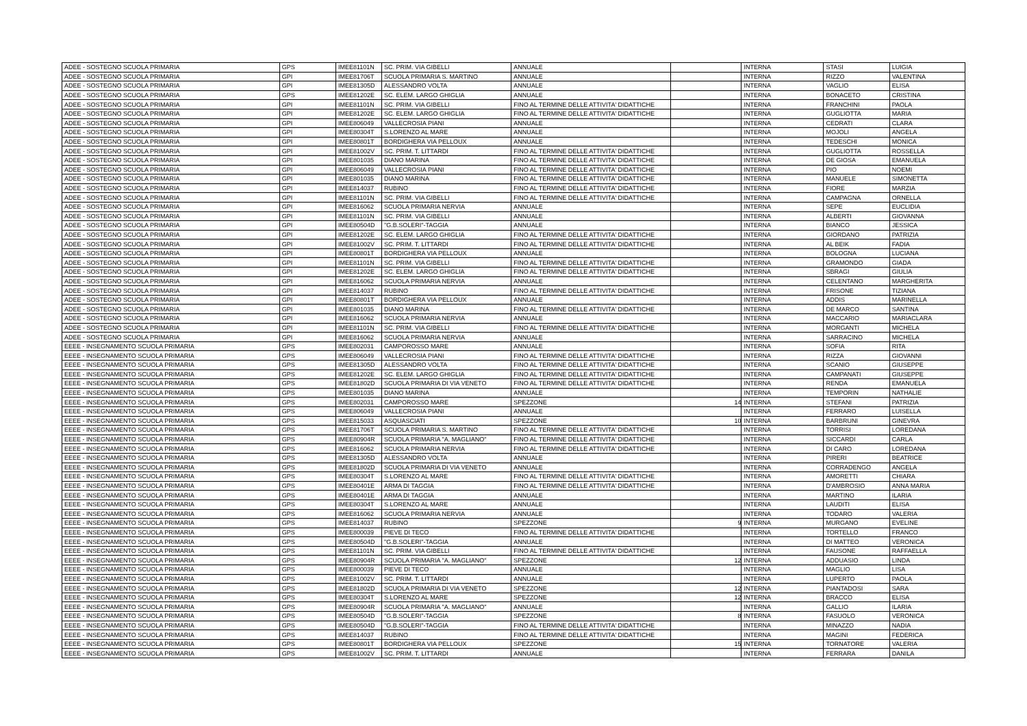| ADEE - SOSTEGNO SCUOLA PRIMARIA | GPS | IMEE81101N | SC. PRIM. VIA GIBELLI | ANNUALE | | INTERNA | STASI | LUIGIA |
| ADEE - SOSTEGNO SCUOLA PRIMARIA | GPI | IMEE81706T | SCUOLA PRIMARIA S. MARTINO | ANNUALE | | INTERNA | RIZZO | VALENTINA |
| ADEE - SOSTEGNO SCUOLA PRIMARIA | GPI | IMEE81305D | ALESSANDRO VOLTA | ANNUALE | | INTERNA | VAGLIO | ELISA |
| ADEE - SOSTEGNO SCUOLA PRIMARIA | GPS | IMEE81202E | SC. ELEM. LARGO GHIGLIA | ANNUALE | | INTERNA | BONACETO | CRISTINA |
| ADEE - SOSTEGNO SCUOLA PRIMARIA | GPI | IMEE81101N | SC. PRIM. VIA GIBELLI | FINO AL TERMINE DELLE ATTIVITA' DIDATTICHE | | INTERNA | FRANCHINI | PAOLA |
| ADEE - SOSTEGNO SCUOLA PRIMARIA | GPI | IMEE81202E | SC. ELEM. LARGO GHIGLIA | FINO AL TERMINE DELLE ATTIVITA' DIDATTICHE | | INTERNA | GUGLIOTTA | MARIA |
| ADEE - SOSTEGNO SCUOLA PRIMARIA | GPI | IMEE806049 | VALLECROSIA PIANI | ANNUALE | | INTERNA | CEDRATI | CLARA |
| ADEE - SOSTEGNO SCUOLA PRIMARIA | GPI | IMEE80304T | S.LORENZO AL MARE | ANNUALE | | INTERNA | MOJOLI | ANGELA |
| ADEE - SOSTEGNO SCUOLA PRIMARIA | GPI | IMEE80801T | BORDIGHERA VIA PELLOUX | ANNUALE | | INTERNA | TEDESCHI | MONICA |
| ADEE - SOSTEGNO SCUOLA PRIMARIA | GPI | IMEE81002V | SC. PRIM. T. LITTARDI | FINO AL TERMINE DELLE ATTIVITA' DIDATTICHE | | INTERNA | GUGLIOTTA | ROSSELLA |
| ADEE - SOSTEGNO SCUOLA PRIMARIA | GPI | IMEE801035 | DIANO MARINA | FINO AL TERMINE DELLE ATTIVITA' DIDATTICHE | | INTERNA | DE GIOSA | EMANUELA |
| ADEE - SOSTEGNO SCUOLA PRIMARIA | GPI | IMEE806049 | VALLECROSIA PIANI | FINO AL TERMINE DELLE ATTIVITA' DIDATTICHE | | INTERNA | PIO | NOEMI |
| ADEE - SOSTEGNO SCUOLA PRIMARIA | GPI | IMEE801035 | DIANO MARINA | FINO AL TERMINE DELLE ATTIVITA' DIDATTICHE | | INTERNA | MANUELE | SIMONETTA |
| ADEE - SOSTEGNO SCUOLA PRIMARIA | GPI | IMEE814037 | RUBINO | FINO AL TERMINE DELLE ATTIVITA' DIDATTICHE | | INTERNA | FIORE | MARZIA |
| ADEE - SOSTEGNO SCUOLA PRIMARIA | GPI | IMEE81101N | SC. PRIM. VIA GIBELLI | FINO AL TERMINE DELLE ATTIVITA' DIDATTICHE | | INTERNA | CAMPAGNA | ORNELLA |
| ADEE - SOSTEGNO SCUOLA PRIMARIA | GPI | IMEE816062 | SCUOLA PRIMARIA NERVIA | ANNUALE | | INTERNA | SEPE | EUCLIDIA |
| ADEE - SOSTEGNO SCUOLA PRIMARIA | GPI | IMEE81101N | SC. PRIM. VIA GIBELLI | ANNUALE | | INTERNA | ALBERTI | GIOVANNA |
| ADEE - SOSTEGNO SCUOLA PRIMARIA | GPI | IMEE80504D | "G.B.SOLERI"-TAGGIA | ANNUALE | | INTERNA | BIANCO | JESSICA |
| ADEE - SOSTEGNO SCUOLA PRIMARIA | GPI | IMEE81202E | SC. ELEM. LARGO GHIGLIA | FINO AL TERMINE DELLE ATTIVITA' DIDATTICHE | | INTERNA | GIORDANO | PATRIZIA |
| ADEE - SOSTEGNO SCUOLA PRIMARIA | GPI | IMEE81002V | SC. PRIM. T. LITTARDI | FINO AL TERMINE DELLE ATTIVITA' DIDATTICHE | | INTERNA | AL BEIK | FADIA |
| ADEE - SOSTEGNO SCUOLA PRIMARIA | GPI | IMEE80801T | BORDIGHERA VIA PELLOUX | ANNUALE | | INTERNA | BOLOGNA | LUCIANA |
| ADEE - SOSTEGNO SCUOLA PRIMARIA | GPI | IMEE81101N | SC. PRIM. VIA GIBELLI | FINO AL TERMINE DELLE ATTIVITA' DIDATTICHE | | INTERNA | GRAMONDO | GIADA |
| ADEE - SOSTEGNO SCUOLA PRIMARIA | GPI | IMEE81202E | SC. ELEM. LARGO GHIGLIA | FINO AL TERMINE DELLE ATTIVITA' DIDATTICHE | | INTERNA | SBRAGI | GIULIA |
| ADEE - SOSTEGNO SCUOLA PRIMARIA | GPI | IMEE816062 | SCUOLA PRIMARIA NERVIA | ANNUALE | | INTERNA | CELENTANO | MARGHERITA |
| ADEE - SOSTEGNO SCUOLA PRIMARIA | GPI | IMEE814037 | RUBINO | FINO AL TERMINE DELLE ATTIVITA' DIDATTICHE | | INTERNA | FRISONE | TIZIANA |
| ADEE - SOSTEGNO SCUOLA PRIMARIA | GPI | IMEE80801T | BORDIGHERA VIA PELLOUX | ANNUALE | | INTERNA | ADDIS | MARINELLA |
| ADEE - SOSTEGNO SCUOLA PRIMARIA | GPI | IMEE801035 | DIANO MARINA | FINO AL TERMINE DELLE ATTIVITA' DIDATTICHE | | INTERNA | DE MARCO | SANTINA |
| ADEE - SOSTEGNO SCUOLA PRIMARIA | GPI | IMEE816062 | SCUOLA PRIMARIA NERVIA | ANNUALE | | INTERNA | MACCARIO | MARIACLARA |
| ADEE - SOSTEGNO SCUOLA PRIMARIA | GPI | IMEE81101N | SC. PRIM. VIA GIBELLI | FINO AL TERMINE DELLE ATTIVITA' DIDATTICHE | | INTERNA | MORGANTI | MICHELA |
| ADEE - SOSTEGNO SCUOLA PRIMARIA | GPI | IMEE816062 | SCUOLA PRIMARIA NERVIA | ANNUALE | | INTERNA | SARRACINO | MICHELA |
| EEEE - INSEGNAMENTO SCUOLA PRIMARIA | GPS | IMEE802031 | CAMPOROSSO MARE | ANNUALE | | INTERNA | SOFIA | RITA |
| EEEE - INSEGNAMENTO SCUOLA PRIMARIA | GPS | IMEE806049 | VALLECROSIA PIANI | FINO AL TERMINE DELLE ATTIVITA' DIDATTICHE | | INTERNA | RIZZA | GIOVANNI |
| EEEE - INSEGNAMENTO SCUOLA PRIMARIA | GPS | IMEE81305D | ALESSANDRO VOLTA | FINO AL TERMINE DELLE ATTIVITA' DIDATTICHE | | INTERNA | SCANIO | GIUSEPPE |
| EEEE - INSEGNAMENTO SCUOLA PRIMARIA | GPS | IMEE81202E | SC. ELEM. LARGO GHIGLIA | FINO AL TERMINE DELLE ATTIVITA' DIDATTICHE | | INTERNA | CAMPANATI | GIUSEPPE |
| EEEE - INSEGNAMENTO SCUOLA PRIMARIA | GPS | IMEE81802D | SCUOLA PRIMARIA DI VIA VENETO | FINO AL TERMINE DELLE ATTIVITA' DIDATTICHE | | INTERNA | RENDA | EMANUELA |
| EEEE - INSEGNAMENTO SCUOLA PRIMARIA | GPS | IMEE801035 | DIANO MARINA | ANNUALE | | INTERNA | TEMPORIN | NATHALIE |
| EEEE - INSEGNAMENTO SCUOLA PRIMARIA | GPS | IMEE802031 | CAMPOROSSO MARE | SPEZZONE | 14 | INTERNA | STEFANI | PATRIZIA |
| EEEE - INSEGNAMENTO SCUOLA PRIMARIA | GPS | IMEE806049 | VALLECROSIA PIANI | ANNUALE | | INTERNA | FERRARO | LUISELLA |
| EEEE - INSEGNAMENTO SCUOLA PRIMARIA | GPS | IMEE815033 | ASQUASCIATI | SPEZZONE | 10 | INTERNA | BARBRUNI | GINEVRA |
| EEEE - INSEGNAMENTO SCUOLA PRIMARIA | GPS | IMEE81706T | SCUOLA PRIMARIA S. MARTINO | FINO AL TERMINE DELLE ATTIVITA' DIDATTICHE | | INTERNA | TORRISI | LOREDANA |
| EEEE - INSEGNAMENTO SCUOLA PRIMARIA | GPS | IMEE80904R | SCUOLA PRIMARIA "A. MAGLIANO" | FINO AL TERMINE DELLE ATTIVITA' DIDATTICHE | | INTERNA | SICCARDI | CARLA |
| EEEE - INSEGNAMENTO SCUOLA PRIMARIA | GPS | IMEE816062 | SCUOLA PRIMARIA NERVIA | FINO AL TERMINE DELLE ATTIVITA' DIDATTICHE | | INTERNA | DI CARO | LOREDANA |
| EEEE - INSEGNAMENTO SCUOLA PRIMARIA | GPS | IMEE81305D | ALESSANDRO VOLTA | ANNUALE | | INTERNA | PIRERI | BEATRICE |
| EEEE - INSEGNAMENTO SCUOLA PRIMARIA | GPS | IMEE81802D | SCUOLA PRIMARIA DI VIA VENETO | ANNUALE | | INTERNA | CORRADENGO | ANGELA |
| EEEE - INSEGNAMENTO SCUOLA PRIMARIA | GPS | IMEE80304T | S.LORENZO AL MARE | FINO AL TERMINE DELLE ATTIVITA' DIDATTICHE | | INTERNA | AMORETTI | CHIARA |
| EEEE - INSEGNAMENTO SCUOLA PRIMARIA | GPS | IMEE80401E | ARMA DI TAGGIA | FINO AL TERMINE DELLE ATTIVITA' DIDATTICHE | | INTERNA | D'AMBROSIO | ANNA MARIA |
| EEEE - INSEGNAMENTO SCUOLA PRIMARIA | GPS | IMEE80401E | ARMA DI TAGGIA | ANNUALE | | INTERNA | MARTINO | ILARIA |
| EEEE - INSEGNAMENTO SCUOLA PRIMARIA | GPS | IMEE80304T | S.LORENZO AL MARE | ANNUALE | | INTERNA | LAUDITI | ELISA |
| EEEE - INSEGNAMENTO SCUOLA PRIMARIA | GPS | IMEE816062 | SCUOLA PRIMARIA NERVIA | ANNUALE | | INTERNA | TODARO | VALERIA |
| EEEE - INSEGNAMENTO SCUOLA PRIMARIA | GPS | IMEE814037 | RUBINO | SPEZZONE | 9 | INTERNA | MURGANO | EVELINE |
| EEEE - INSEGNAMENTO SCUOLA PRIMARIA | GPS | IMEE800039 | PIEVE DI TECO | FINO AL TERMINE DELLE ATTIVITA' DIDATTICHE | | INTERNA | TORTELLO | FRANCO |
| EEEE - INSEGNAMENTO SCUOLA PRIMARIA | GPS | IMEE80504D | "G.B.SOLERI"-TAGGIA | ANNUALE | | INTERNA | DI MATTEO | VERONICA |
| EEEE - INSEGNAMENTO SCUOLA PRIMARIA | GPS | IMEE81101N | SC. PRIM. VIA GIBELLI | FINO AL TERMINE DELLE ATTIVITA' DIDATTICHE | | INTERNA | FAUSONE | RAFFAELLA |
| EEEE - INSEGNAMENTO SCUOLA PRIMARIA | GPS | IMEE80904R | SCUOLA PRIMARIA "A. MAGLIANO" | SPEZZONE | 12 | INTERNA | ADDUASIO | LINDA |
| EEEE - INSEGNAMENTO SCUOLA PRIMARIA | GPS | IMEE800039 | PIEVE DI TECO | ANNUALE | | INTERNA | MAGLIO | LISA |
| EEEE - INSEGNAMENTO SCUOLA PRIMARIA | GPS | IMEE81002V | SC. PRIM. T. LITTARDI | ANNUALE | | INTERNA | LUPERTO | PAOLA |
| EEEE - INSEGNAMENTO SCUOLA PRIMARIA | GPS | IMEE81802D | SCUOLA PRIMARIA DI VIA VENETO | SPEZZONE | 12 | INTERNA | PIANTADOSI | SARA |
| EEEE - INSEGNAMENTO SCUOLA PRIMARIA | GPS | IMEE80304T | S.LORENZO AL MARE | SPEZZONE | 12 | INTERNA | BRACCO | ELISA |
| EEEE - INSEGNAMENTO SCUOLA PRIMARIA | GPS | IMEE80904R | SCUOLA PRIMARIA "A. MAGLIANO" | ANNUALE | | INTERNA | GALLIO | ILARIA |
| EEEE - INSEGNAMENTO SCUOLA PRIMARIA | GPS | IMEE80504D | "G.B.SOLERI"-TAGGIA | SPEZZONE | 8 | INTERNA | FASUOLO | VERONICA |
| EEEE - INSEGNAMENTO SCUOLA PRIMARIA | GPS | IMEE80504D | "G.B.SOLERI"-TAGGIA | FINO AL TERMINE DELLE ATTIVITA' DIDATTICHE | | INTERNA | MINAZZO | NADIA |
| EEEE - INSEGNAMENTO SCUOLA PRIMARIA | GPS | IMEE814037 | RUBINO | FINO AL TERMINE DELLE ATTIVITA' DIDATTICHE | | INTERNA | MAGINI | FEDERICA |
| EEEE - INSEGNAMENTO SCUOLA PRIMARIA | GPS | IMEE80801T | BORDIGHERA VIA PELLOUX | SPEZZONE | 15 | INTERNA | TORNATORE | VALERIA |
| EEEE - INSEGNAMENTO SCUOLA PRIMARIA | GPS | IMEE81002V | SC. PRIM. T. LITTARDI | ANNUALE | | INTERNA | FERRARA | DANILA |